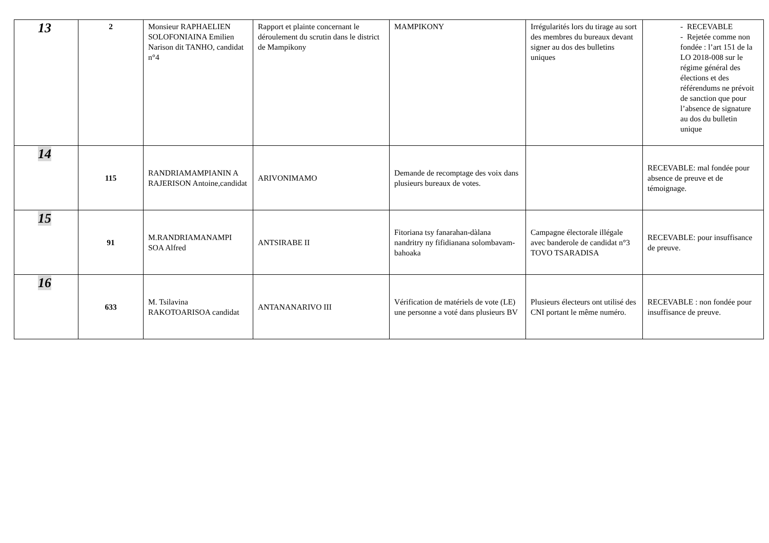| 13 | 2 | Monsieur RAPHAELIEN SOLOFONIAINA Emilien Narison dit TANHO, candidat n°4 | Rapport et plainte concernant le déroulement du scrutin dans le district de Mampikony | MAMPIKONY | Irrégularités lors du tirage au sort des membres du bureaux devant signer au dos des bulletins uniques | - RECEVABLE - Rejetée comme non fondée : l’art 151 de la LO 2018-008 sur le régime général des élections et des référendums ne prévoit de sanction que pour l’absence de signature au dos du bulletin unique |
| 14 | 115 | RANDRIAMAMPIANIN A RAJERISON Antoine,candidat | ARIVONIMAMO | Demande de recomptage des voix dans plusieurs bureaux de votes. | | RECEVABLE: mal fondée pour absence de preuve et de témoignage. |
| 15 | 91 | M.RANDRIAMANAMPI SOA Alfred | ANTSIRABE II | Fitoriana tsy fanarahan-dàlana nandritry ny fifidianana solombavam-bahoaka | Campagne électorale illégale avec banderole de candidat n°3 TOVO TSARADISA | RECEVABLE: pour insuffisance de preuve. |
| 16 | 633 | M. Tsilavina RAKOTOARISOA candidat | ANTANANARIVO III | Vérification de matériels de vote (LE) une personne a voté dans plusieurs BV | Plusieurs électeurs ont utilisé des CNI portant le même numéro. | RECEVABLE : non fondée pour insuffisance de preuve. |